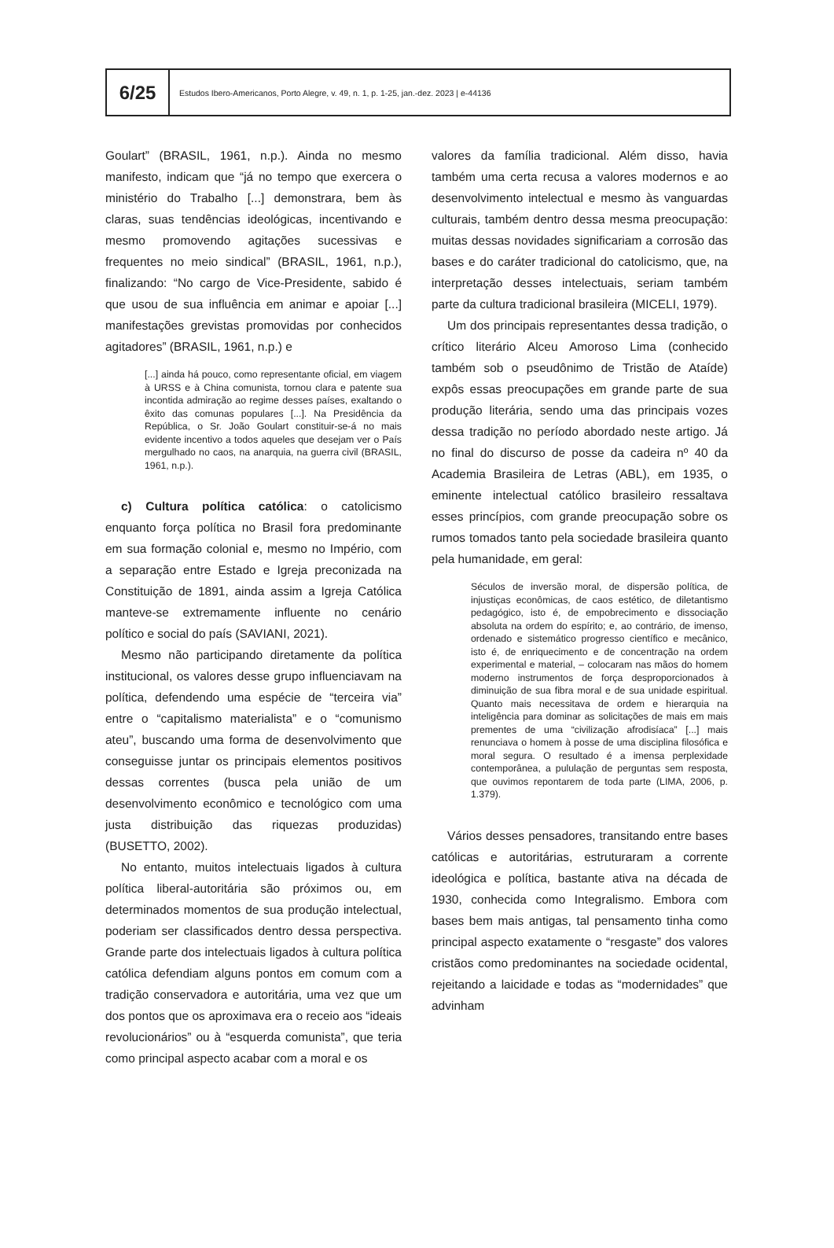6/25
Estudos Ibero-Americanos, Porto Alegre, v. 49, n. 1, p. 1-25, jan.-dez. 2023 | e-44136
Goulart” (BRASIL, 1961, n.p.). Ainda no mesmo manifesto, indicam que “já no tempo que exercera o ministério do Trabalho [...] demonstrara, bem às claras, suas tendências ideológicas, incentivando e mesmo promovendo agitações sucessivas e frequentes no meio sindical” (BRASIL, 1961, n.p.), finalizando: “No cargo de Vice-Presidente, sabido é que usou de sua influência em animar e apoiar [...] manifestações grevistas promovidas por conhecidos agitadores” (BRASIL, 1961, n.p.) e
[...] ainda há pouco, como representante oficial, em viagem à URSS e à China comunista, tornou clara e patente sua incontida admiração ao regime desses países, exaltando o êxito das comunas populares [...]. Na Presidência da República, o Sr. João Goulart constituir-se-á no mais evidente incentivo a todos aqueles que desejam ver o País mergulhado no caos, na anarquia, na guerra civil (BRASIL, 1961, n.p.).
c) Cultura política católica: o catolicismo enquanto força política no Brasil fora predominante em sua formação colonial e, mesmo no Império, com a separação entre Estado e Igreja preconizada na Constituição de 1891, ainda assim a Igreja Católica manteve-se extremamente influente no cenário político e social do país (SAVIANI, 2021).
Mesmo não participando diretamente da política institucional, os valores desse grupo influenciavam na política, defendendo uma espécie de “terceira via” entre o “capitalismo materialista” e o “comunismo ateu”, buscando uma forma de desenvolvimento que conseguisse juntar os principais elementos positivos dessas correntes (busca pela união de um desenvolvimento econômico e tecnológico com uma justa distribuição das riquezas produzidas) (BUSETTO, 2002).
No entanto, muitos intelectuais ligados à cultura política liberal-autoritária são próximos ou, em determinados momentos de sua produção intelectual, poderiam ser classificados dentro dessa perspectiva. Grande parte dos intelectuais ligados à cultura política católica defendiam alguns pontos em comum com a tradição conservadora e autoritária, uma vez que um dos pontos que os aproximava era o receio aos “ideais revolucionários” ou à “esquerda comunista”, que teria como principal aspecto acabar com a moral e os
valores da família tradicional. Além disso, havia também uma certa recusa a valores modernos e ao desenvolvimento intelectual e mesmo às vanguardas culturais, também dentro dessa mesma preocupação: muitas dessas novidades significariam a corrosão das bases e do caráter tradicional do catolicismo, que, na interpretação desses intelectuais, seriam também parte da cultura tradicional brasileira (MICELI, 1979).
Um dos principais representantes dessa tradição, o crítico literário Alceu Amoroso Lima (conhecido também sob o pseudônimo de Tristão de Ataíde) expôs essas preocupações em grande parte de sua produção literária, sendo uma das principais vozes dessa tradição no período abordado neste artigo. Já no final do discurso de posse da cadeira nº 40 da Academia Brasileira de Letras (ABL), em 1935, o eminente intelectual católico brasileiro ressaltava esses princípios, com grande preocupação sobre os rumos tomados tanto pela sociedade brasileira quanto pela humanidade, em geral:
Séculos de inversão moral, de dispersão política, de injustiças econômicas, de caos estético, de diletantismo pedagógico, isto é, de empobrecimento e dissociação absoluta na ordem do espírito; e, ao contrário, de imenso, ordenado e sistemático progresso científico e mecânico, isto é, de enriquecimento e de concentração na ordem experimental e material, – colocaram nas mãos do homem moderno instrumentos de força desproporcionados à diminuição de sua fibra moral e de sua unidade espiritual. Quanto mais necessitava de ordem e hierarquia na inteligência para dominar as solicitações de mais em mais prementes de uma “civilização afrodisíaca” [...] mais renunciava o homem à posse de uma disciplina filosófica e moral segura. O resultado é a imensa perplexidade contemporânea, a pululação de perguntas sem resposta, que ouvimos repontarem de toda parte (LIMA, 2006, p. 1.379).
Vários desses pensadores, transitando entre bases católicas e autoritárias, estruturaram a corrente ideológica e política, bastante ativa na década de 1930, conhecida como Integralismo. Embora com bases bem mais antigas, tal pensamento tinha como principal aspecto exatamente o “resgaste” dos valores cristãos como predominantes na sociedade ocidental, rejeitando a laicidade e todas as “modernidades” que advinham